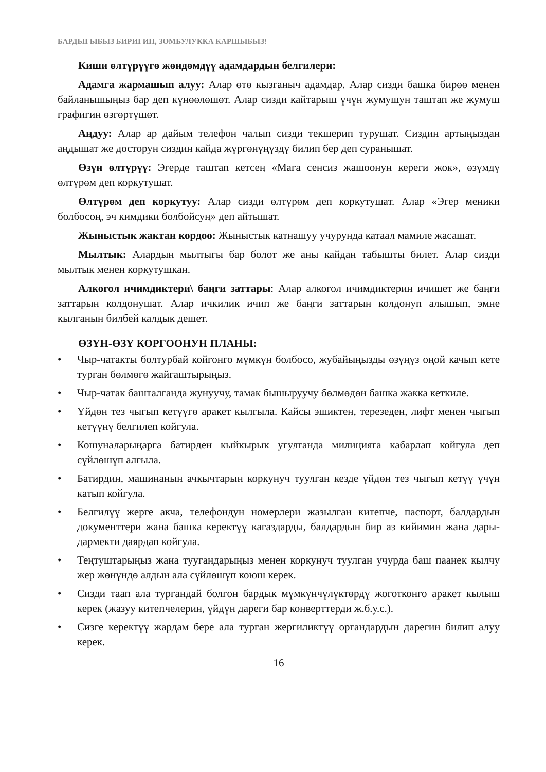БАРДЫГЫБЫЗ БИРИГИП, ЗОМБУЛУККА КАРШЫБЫЗ!
Киши өлтүрүүгө жөндөмдүү адамдардын белгилери:
Адамга жармашып алуу: Алар өтө кызганыч адамдар. Алар сизди башка бирөө менен байланышыңыз бар деп күнөөлөшөт. Алар сизди кайтарыш үчүн жумушун таштап же жумуш графигин өзгөртүшөт.
Аңдуу: Алар ар дайым телефон чалып сизди текшерип турушат. Сиздин артыңыздан аңдышат же досторун сиздин кайда жүргөнүңүздү билип бер деп суранышат.
Өзүн өлтүрүү: Эгерде таштап кетсең «Мага сенсиз жашоонун кереги жок», өзүмдү өлтүрөм деп коркутушат.
Өлтүрөм деп коркутуу: Алар сизди өлтүрөм деп коркутушат. Алар «Эгер меники болбосоң, эч кимдики болбойсуң» деп айтышат.
Жыныстык жактан кордоо: Жыныстык катнашуу учурунда катаал мамиле жасашат.
Мылтык: Алардын мылтыгы бар болот же аны кайдан табышты билет. Алар сизди мылтык менен коркутушкан.
Алкогол ичимдиктери\ баңги заттары: Алар алкогол ичимдиктерин ичишет же баңги заттарын колдонушат. Алар ичкилик ичип же баңги заттарын колдонуп алышып, эмне кылганын билбей калдык дешет.
ӨЗҮН-ӨЗҮ КОРГООНУН ПЛАНЫ:
• Чыр-чатакты болтурбай койгонго мүмкүн болбосо, жубайыңызды өзүңүз оңой качып кете турган бөлмөгө жайгаштырыңыз.
• Чыр-чатак башталганда жунуучу, тамак бышыруучу бөлмөдөн башка жакка кеткиле.
• Үйдөн тез чыгып кетүүгө аракет кылгыла. Кайсы эшиктен, терезеден, лифт менен чыгып кетүүнү белгилеп койгула.
• Кошуналарыңарга батирден кыйкырык угулганда милицияга кабарлап койгула деп сүйлөшүп алгыла.
• Батирдин, машинанын ачкычтарын коркунуч туулган кезде үйдөн тез чыгып кетүү үчүн катып койгула.
• Белгилүү жерге акча, телефондун номерлери жазылган китепче, паспорт, балдардын документтери жана башка керектүү кагаздарды, балдардын бир аз кийимин жана дары-дармекти даярдап койгула.
• Теңтуштарыңыз жана туугандарыңыз менен коркунуч туулган учурда баш паанек кылчу жер жөнүндө алдын ала сүйлөшүп коюш керек.
• Сизди таап ала тургандай болгон бардык мүмкүнчүлүктөрдү жоготконго аракет кылыш керек (жазуу китепчелерин, үйдүн дареги бар конверттерди ж.б.у.с.).
• Сизге керектүү жардам бере ала турган жергиликтүү органдардын дарегин билип алуу керек.
16